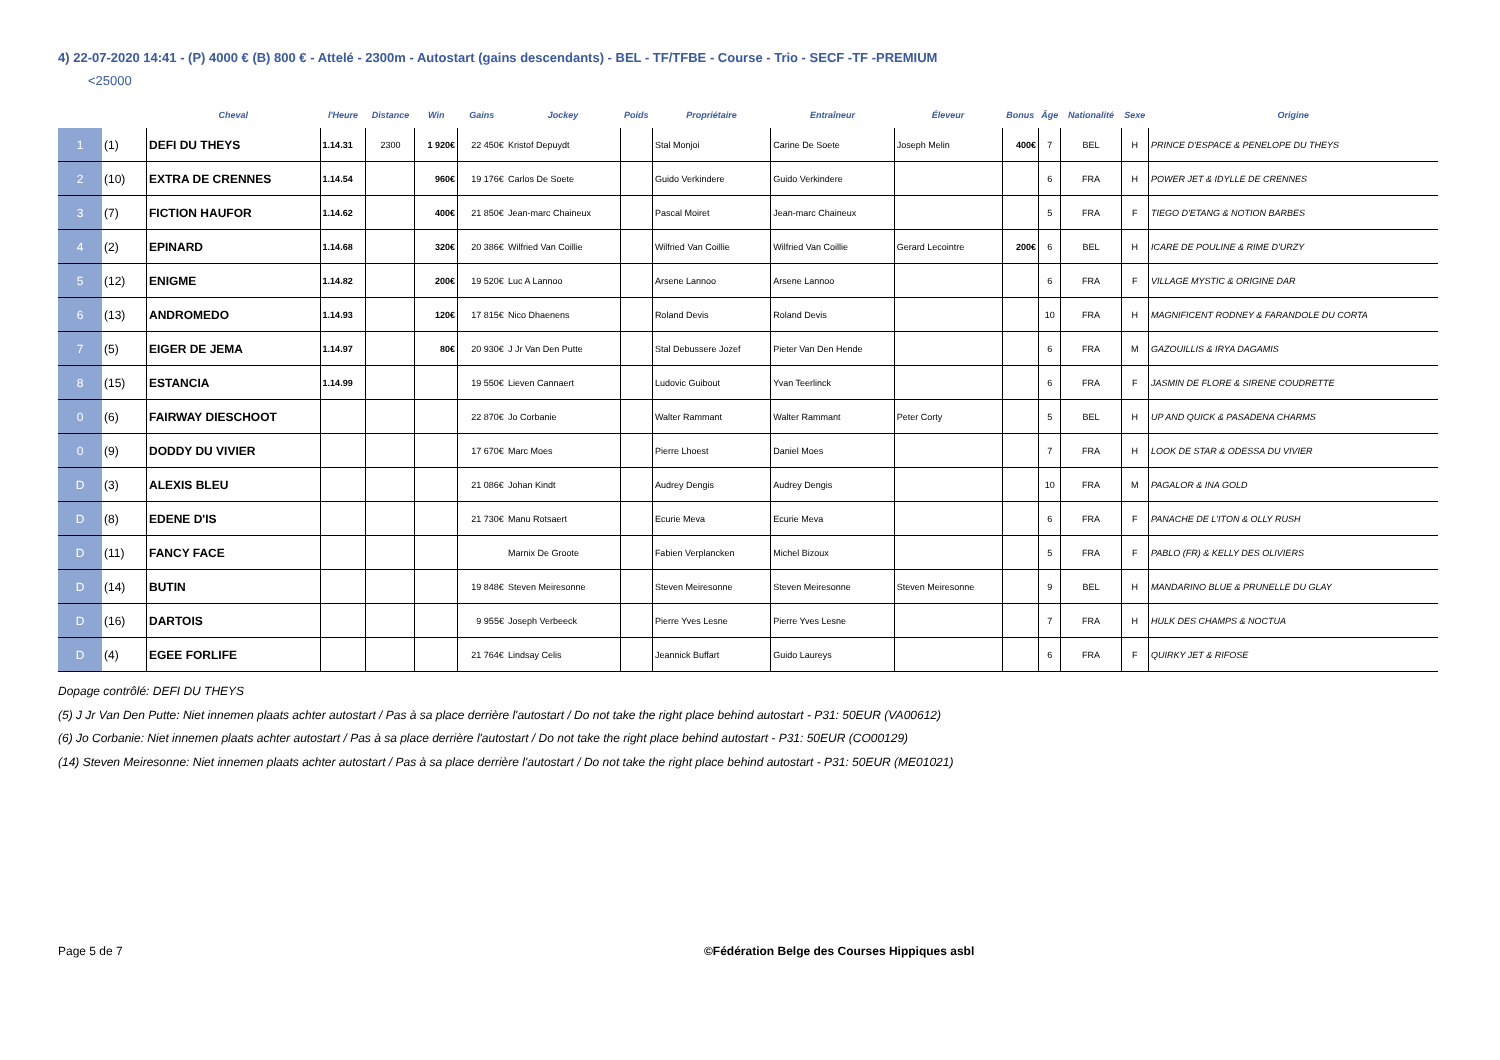4) 22-07-2020 14:41 - (P) 4000 € (B) 800 € - Attelé - 2300m - Autostart (gains descendants) - BEL - TF/TFBE - Course - Trio - SECF -TF -PREMIUM
<25000
| | | Cheval | l'Heure | Distance | Win | Gains | Jockey | Poids | Propriétaire | Entraîneur | Éleveur | Bonus | Âge | Nationalité | Sexe | Origine |
| --- | --- | --- | --- | --- | --- | --- | --- | --- | --- | --- | --- | --- | --- | --- | --- | --- |
| 1 | (1) | DEFI DU THEYS | 1.14.31 | 2300 | 1 920€ | 22 450€ | Kristof Depuydt | | Stal Monjoi | Carine De Soete | Joseph Melin | 400€ | 7 | BEL | H | PRINCE D'ESPACE & PENELOPE DU THEYS |
| 2 | (10) | EXTRA DE CRENNES | 1.14.54 | | 960€ | 19 176€ | Carlos De Soete | | Guido Verkindere | Guido Verkindere | | | 6 | FRA | H | POWER JET & IDYLLE DE CRENNES |
| 3 | (7) | FICTION HAUFOR | 1.14.62 | | 400€ | 21 850€ | Jean-marc Chaineux | | Pascal Moiret | Jean-marc Chaineux | | | 5 | FRA | F | TIEGO D'ETANG & NOTION BARBES |
| 4 | (2) | EPINARD | 1.14.68 | | 320€ | 20 386€ | Wilfried Van Coillie | | Wilfried Van Coillie | Wilfried Van Coillie | Gerard Lecointre | 200€ | 6 | BEL | H | ICARE DE POULINE & RIME D'URZY |
| 5 | (12) | ENIGME | 1.14.82 | | 200€ | 19 520€ | Luc A Lannoo | | Arsene Lannoo | Arsene Lannoo | | | 6 | FRA | F | VILLAGE MYSTIC & ORIGINE DAR |
| 6 | (13) | ANDROMEDO | 1.14.93 | | 120€ | 17 815€ | Nico Dhaenens | | Roland Devis | Roland Devis | | | 10 | FRA | H | MAGNIFICENT RODNEY & FARANDOLE DU CORTA |
| 7 | (5) | EIGER DE JEMA | 1.14.97 | | 80€ | 20 930€ | J Jr Van Den Putte | | Stal Debussere Jozef | Pieter Van Den Hende | | | 6 | FRA | M | GAZOUILLIS & IRYA DAGAMIS |
| 8 | (15) | ESTANCIA | 1.14.99 | | | 19 550€ | Lieven Cannaert | | Ludovic Guibout | Yvan Teerlinck | | | 6 | FRA | F | JASMIN DE FLORE & SIRENE COUDRETTE |
| 0 | (6) | FAIRWAY DIESCHOOT | | | | 22 870€ | Jo Corbanie | | Walter Rammant | Walter Rammant | Peter Corty | | 5 | BEL | H | UP AND QUICK & PASADENA CHARMS |
| 0 | (9) | DODDY DU VIVIER | | | | 17 670€ | Marc Moes | | Pierre Lhoest | Daniel Moes | | | 7 | FRA | H | LOOK DE STAR & ODESSA DU VIVIER |
| D | (3) | ALEXIS BLEU | | | | 21 086€ | Johan Kindt | | Audrey Dengis | Audrey Dengis | | | 10 | FRA | M | PAGALOR & INA GOLD |
| D | (8) | EDENE D'IS | | | | 21 730€ | Manu Rotsaert | | Ecurie Meva | Ecurie Meva | | | 6 | FRA | F | PANACHE DE L'ITON & OLLY RUSH |
| D | (11) | FANCY FACE | | | | | Marnix De Groote | | Fabien Verplancken | Michel Bizoux | | | 5 | FRA | F | PABLO (FR) & KELLY DES OLIVIERS |
| D | (14) | BUTIN | | | | 19 848€ | Steven Meiresonne | | Steven Meiresonne | Steven Meiresonne | Steven Meiresonne | | 9 | BEL | H | MANDARINO BLUE & PRUNELLE DU GLAY |
| D | (16) | DARTOIS | | | | 9 955€ | Joseph Verbeeck | | Pierre Yves Lesne | Pierre Yves Lesne | | | 7 | FRA | H | HULK DES CHAMPS & NOCTUA |
| D | (4) | EGEE FORLIFE | | | | 21 764€ | Lindsay Celis | | Jeannick Buffart | Guido Laureys | | | 6 | FRA | F | QUIRKY JET & RIFOSE |
Dopage contrôlé: DEFI DU THEYS
(5) J Jr Van Den Putte: Niet innemen plaats achter autostart / Pas à sa place derrière l'autostart / Do not take the right place behind autostart - P31: 50EUR (VA00612)
(6) Jo Corbanie: Niet innemen plaats achter autostart / Pas à sa place derrière l'autostart / Do not take the right place behind autostart - P31: 50EUR (CO00129)
(14) Steven Meiresonne: Niet innemen plaats achter autostart / Pas à sa place derrière l'autostart / Do not take the right place behind autostart - P31: 50EUR (ME01021)
Page 5 de 7 ©Fédération Belge des Courses Hippiques asbl